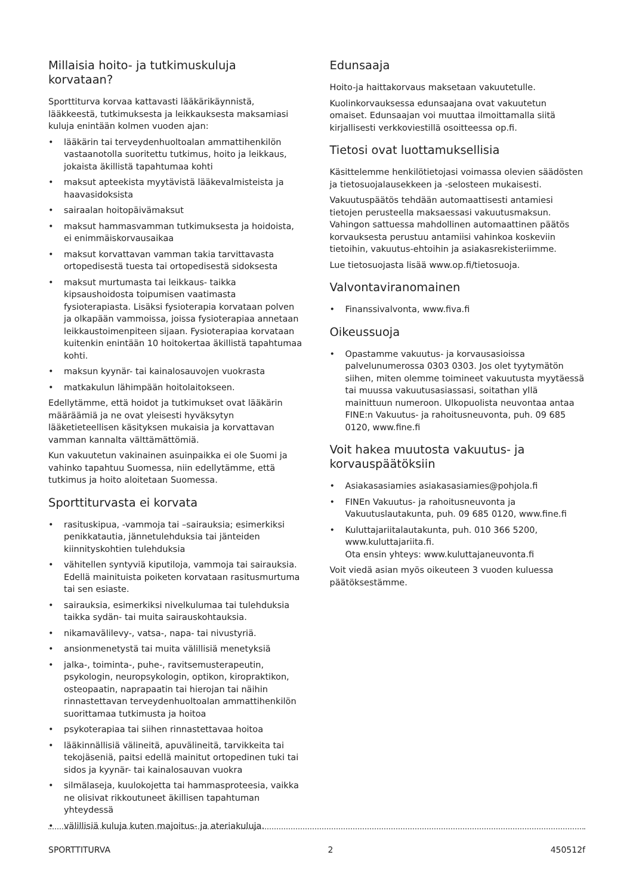Millaisia hoito- ja tutkimuskuluja korvataan?
Sporttiturva korvaa kattavasti lääkärikäynnistä, lääkkeestä, tutkimuksesta ja leikkauksesta maksamiasi kuluja enintään kolmen vuoden ajan:
• lääkärin tai terveydenhuoltoalan ammattihenkilön vastaanotolla suoritettu tutkimus, hoito ja leikkaus, jokaista äkillistä tapahtumaa kohti
• maksut apteekista myytävistä lääkevalmisteista ja haavasidoksista
• sairaalan hoitopäivämaksut
• maksut hammasvamman tutkimuksesta ja hoidoista, ei enimmäiskorvausaikaa
• maksut korvattavan vamman takia tarvittavasta ortopedisestä tuesta tai ortopedisestä sidoksesta
• maksut murtumasta tai leikkaus- taikka kipsaushoidosta toipumisen vaatimasta fysioterapiasta. Lisäksi fysioterapia korvataan polven ja olkapään vammoissa, joissa fysioterapiaa annetaan leikkaustoimenpiteen sijaan. Fysioterapiaa korvataan kuitenkin enintään 10 hoitokertaa äkillistä tapahtumaa kohti.
• maksun kyynär- tai kainalosauvojen vuokrasta
• matkakulun lähimpään hoitolaitokseen.
Edellytämme, että hoidot ja tutkimukset ovat lääkärin määräämiä ja ne ovat yleisesti hyväksytyn lääketieteellisen käsityksen mukaisia ja korvattavan vamman kannalta välttämättömiä.
Kun vakuutetun vakinainen asuinpaikka ei ole Suomi ja vahinko tapahtuu Suomessa, niin edellytämme, että tutkimus ja hoito aloitetaan Suomessa.
Sporttiturvasta ei korvata
• rasituskipua, -vammoja tai –sairauksia; esimerkiksi penikkatautia, jännetulehduksia tai jänteiden kiinnityskohtien tulehduksia
• vähitellen syntyviä kiputiloja, vammoja tai sairauksia. Edellä mainituista poiketen korvataan rasitusmurtuma tai sen esiaste.
• sairauksia, esimerkiksi nivelkulumaa tai tulehduksia taikka sydän- tai muita sairauskohtauksia.
• nikamavälilevy-, vatsa-, napa- tai nivustyriä.
• ansionmenetystä tai muita välillisiä menetyksiä
• jalka-, toiminta-, puhe-, ravitsemusterapeutin, psykologin, neuropsykologin, optikon, kiropraktikon, osteopaatin, naprapaatin tai hierojan tai näihin rinnastettavan terveydenhuoltoalan ammattihenkilön suorittamaa tutkimusta ja hoitoa
• psykoterapiaa tai siihen rinnastettavaa hoitoa
• lääkinnällisiä välineitä, apuvälineitä, tarvikkeita tai tekojäseniä, paitsi edellä mainitut ortopedinen tuki tai sidos ja kyynär- tai kainalosauvan vuokra
• silmälaseja, kuulokojetta tai hammasproteesia, vaikka ne olisivat rikkoutuneet äkillisen tapahtuman yhteydessä
• välillisiä kuluja kuten majoitus- ja ateriakuluja.
Edunsaaja
Hoito-ja haittakorvaus maksetaan vakuutetulle.
Kuolinkorvauksessa edunsaajana ovat vakuutetun omaiset. Edunsaajan voi muuttaa ilmoittamalla siitä kirjallisesti verkkoviestillä osoitteessa op.fi.
Tietosi ovat luottamuksellisia
Käsittelemme henkilötietojasi voimassa olevien säädösten ja tietosuojalausekkeen ja -selosteen mukaisesti.
Vakuutuspäätös tehdään automaattisesti antamiesi tietojen perusteella maksaessasi vakuutusmaksun. Vahingon sattuessa mahdollinen automaattinen päätös korvauksesta perustuu antamiisi vahinkoa koskeviin tietoihin, vakuutus-ehtoihin ja asiakasrekisteriimme.
Lue tietosuojasta lisää www.op.fi/tietosuoja.
Valvontaviranomainen
• Finanssivalvonta, www.fiva.fi
Oikeussuoja
• Opastamme vakuutus- ja korvausasioissa palvelunumerossa 0303 0303. Jos olet tyytymätön siihen, miten olemme toimineet vakuutusta myytäessä tai muussa vakuutusasiassasi, soitathan yllä mainittuun numeroon. Ulkopuolista neuvontaa antaa FINE:n Vakuutus- ja rahoitusneuvonta, puh. 09 685 0120, www.fine.fi
Voit hakea muutosta vakuutus- ja korvauspäätöksiin
• Asiakasasiamies asiakasasiamies@pohjola.fi
• FINEn Vakuutus- ja rahoitusneuvonta ja Vakuutuslautakunta, puh. 09 685 0120, www.fine.fi
• Kuluttajariitalautakunta, puh. 010 366 5200, www.kuluttajariita.fi.
Ota ensin yhteys: www.kuluttajaneuvonta.fi
Voit viedä asian myös oikeuteen 3 vuoden kuluessa päätöksestämme.
SPORTTITURVA 2 450512f